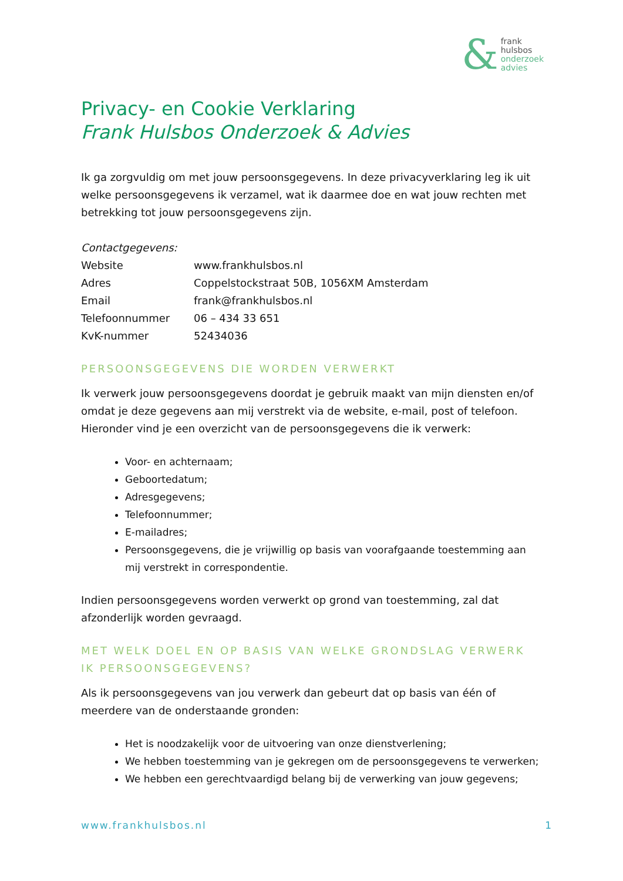&
frank
hulsbos
onderzoek
advies
Privacy- en Cookie Verklaring
Frank Hulsbos Onderzoek & Advies
Ik ga zorgvuldig om met jouw persoonsgegevens. In deze privacyverklaring leg ik uit welke persoonsgegevens ik verzamel, wat ik daarmee doe en wat jouw rechten met betrekking tot jouw persoonsgegevens zijn.
Contactgegevens:
| Website | www.frankhulsbos.nl |
| Adres | Coppelstockstraat 50B, 1056XM Amsterdam |
| Email | frank@frankhulsbos.nl |
| Telefoonnummer | 06 – 434 33 651 |
| KvK-nummer | 52434036 |
PERSOONSGEGEVENS DIE WORDEN VERWERKT
Ik verwerk jouw persoonsgegevens doordat je gebruik maakt van mijn diensten en/of omdat je deze gegevens aan mij verstrekt via de website, e-mail, post of telefoon. Hieronder vind je een overzicht van de persoonsgegevens die ik verwerk:
Voor- en achternaam;
Geboortedatum;
Adresgegevens;
Telefoonnummer;
E-mailadres;
Persoonsgegevens, die je vrijwillig op basis van voorafgaande toestemming aan mij verstrekt in correspondentie.
Indien persoonsgegevens worden verwerkt op grond van toestemming, zal dat afzonderlijk worden gevraagd.
MET WELK DOEL EN OP BASIS VAN WELKE GRONDSLAG VERWERK IK PERSOONSGEGEVENS?
Als ik persoonsgegevens van jou verwerk dan gebeurt dat op basis van één of meerdere van de onderstaande gronden:
Het is noodzakelijk voor de uitvoering van onze dienstverlening;
We hebben toestemming van je gekregen om de persoonsgegevens te verwerken;
We hebben een gerechtvaardigd belang bij de verwerking van jouw gegevens;
www.frankhulsbos.nl 1